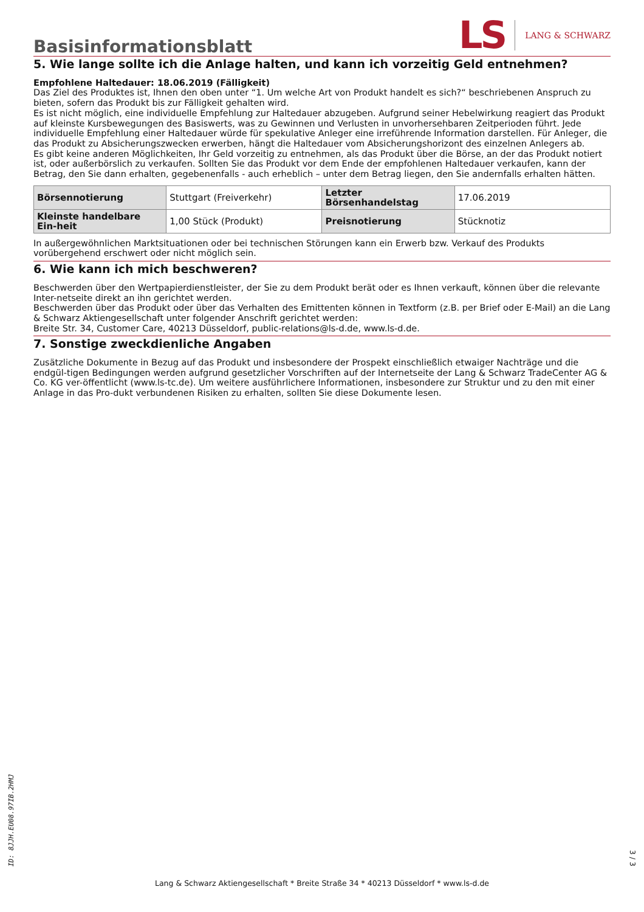Basisinformationsblatt
LS
LANG & SCHWARZ
5. Wie lange sollte ich die Anlage halten, und kann ich vorzeitig Geld entnehmen?
Empfohlene Haltedauer: 18.06.2019 (Fälligkeit)
Das Ziel des Produktes ist, Ihnen den oben unter “1. Um welche Art von Produkt handelt es sich?“ beschriebenen Anspruch zu bieten, sofern das Produkt bis zur Fälligkeit gehalten wird.
Es ist nicht möglich, eine individuelle Empfehlung zur Haltedauer abzugeben. Aufgrund seiner Hebelwirkung reagiert das Produkt auf kleinste Kursbewegungen des Basiswerts, was zu Gewinnen und Verlusten in unvorhersehbaren Zeitperioden führt. Jede individuelle Empfehlung einer Haltedauer würde für spekulative Anleger eine irreführende Information darstellen. Für Anleger, die das Produkt zu Absicherungszwecken erwerben, hängt die Haltedauer vom Absicherungshorizont des einzelnen Anlegers ab.
Es gibt keine anderen Möglichkeiten, Ihr Geld vorzeitig zu entnehmen, als das Produkt über die Börse, an der das Produkt notiert ist, oder außerbörslich zu verkaufen. Sollten Sie das Produkt vor dem Ende der empfohlenen Haltedauer verkaufen, kann der Betrag, den Sie dann erhalten, gegebenenfalls - auch erheblich – unter dem Betrag liegen, den Sie andernfalls erhalten hätten.
| Börsennotierung | Stuttgart (Freiverkehr) | Letzter Börsenhandelstag | 17.06.2019 |
| Kleinste handelbare Ein-heit | 1,00 Stück (Produkt) | Preisnotierung | Stücknotiz |
In außergewöhnlichen Marktsituationen oder bei technischen Störungen kann ein Erwerb bzw. Verkauf des Produkts vorübergehend erschwert oder nicht möglich sein.
6. Wie kann ich mich beschweren?
Beschwerden über den Wertpapierdienstleister, der Sie zu dem Produkt berät oder es Ihnen verkauft, können über die relevante Inter-netseite direkt an ihn gerichtet werden.
Beschwerden über das Produkt oder über das Verhalten des Emittenten können in Textform (z.B. per Brief oder E-Mail) an die Lang & Schwarz Aktiengesellschaft unter folgender Anschrift gerichtet werden:
Breite Str. 34, Customer Care, 40213 Düsseldorf, public-relations@ls-d.de, www.ls-d.de.
7. Sonstige zweckdienliche Angaben
Zusätzliche Dokumente in Bezug auf das Produkt und insbesondere der Prospekt einschließlich etwaiger Nachträge und die endgül-tigen Bedingungen werden aufgrund gesetzlicher Vorschriften auf der Internetseite der Lang & Schwarz TradeCenter AG & Co. KG ver-öffentlicht (www.ls-tc.de). Um weitere ausführlichere Informationen, insbesondere zur Struktur und zu den mit einer Anlage in das Pro-dukt verbundenen Risiken zu erhalten, sollten Sie diese Dokumente lesen.
ID: 8JJH.EU08.97IB.2HMJ
Lang & Schwarz Aktiengesellschaft * Breite Straße 34 * 40213 Düsseldorf * www.ls-d.de
3 / 3